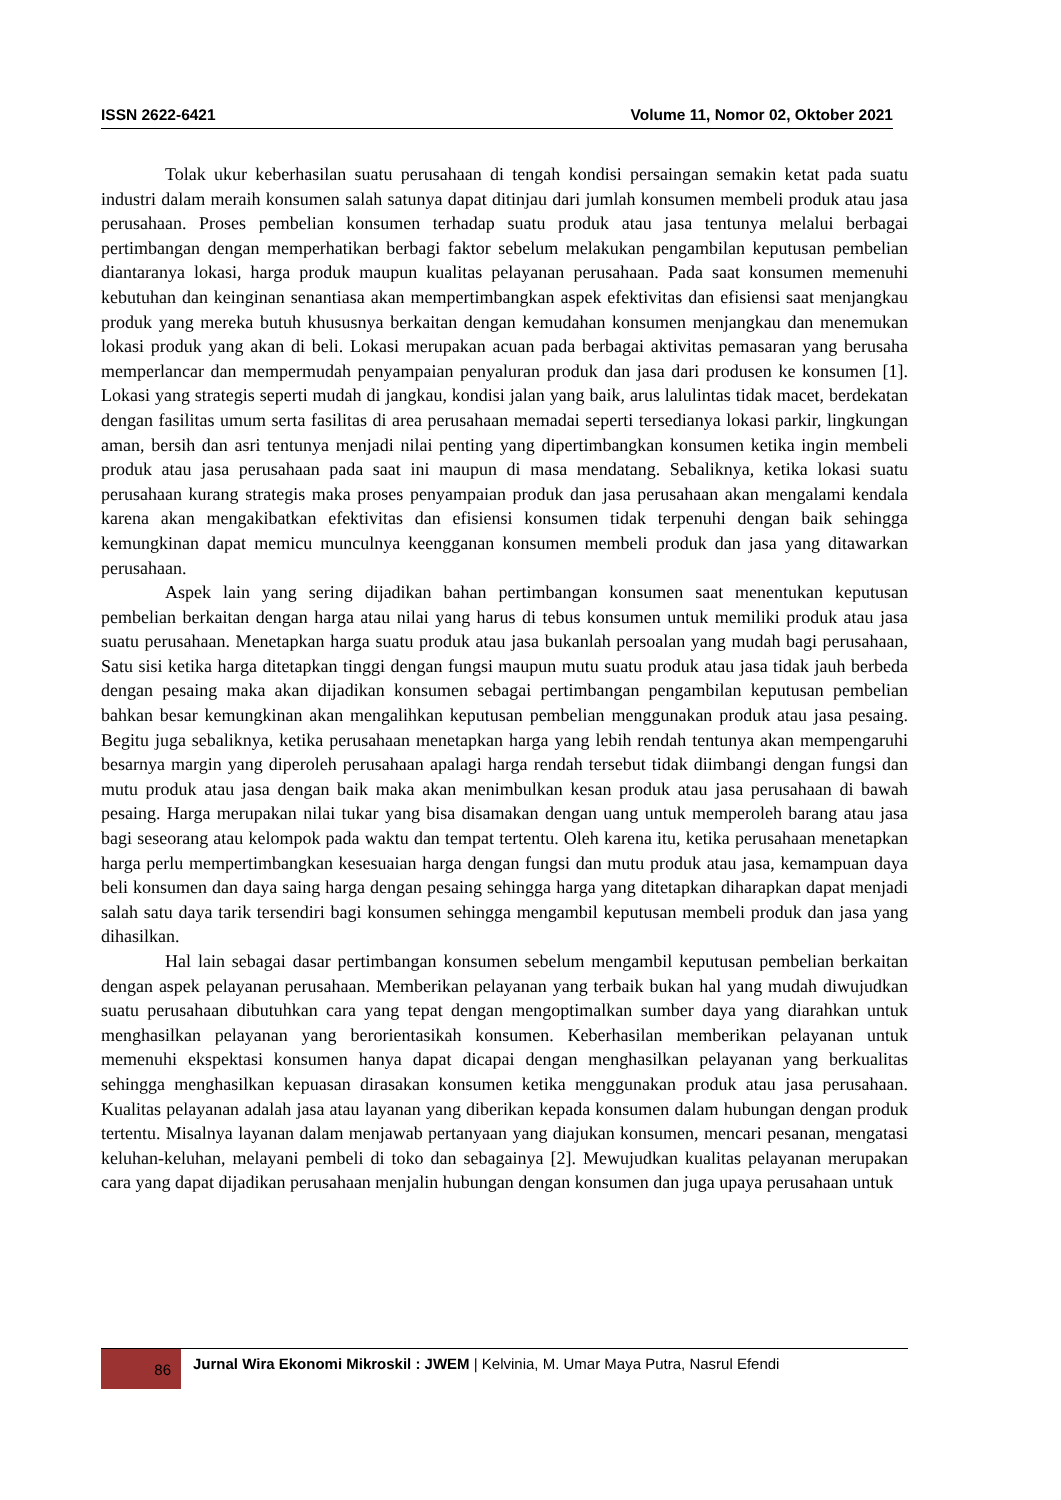ISSN 2622-6421 Volume 11, Nomor 02, Oktober 2021
Tolak ukur keberhasilan suatu perusahaan di tengah kondisi persaingan semakin ketat pada suatu industri dalam meraih konsumen salah satunya dapat ditinjau dari jumlah konsumen membeli produk atau jasa perusahaan. Proses pembelian konsumen terhadap suatu produk atau jasa tentunya melalui berbagai pertimbangan dengan memperhatikan berbagi faktor sebelum melakukan pengambilan keputusan pembelian diantaranya lokasi, harga produk maupun kualitas pelayanan perusahaan. Pada saat konsumen memenuhi kebutuhan dan keinginan senantiasa akan mempertimbangkan aspek efektivitas dan efisiensi saat menjangkau produk yang mereka butuh khususnya berkaitan dengan kemudahan konsumen menjangkau dan menemukan lokasi produk yang akan di beli. Lokasi merupakan acuan pada berbagai aktivitas pemasaran yang berusaha memperlancar dan mempermudah penyampaian penyaluran produk dan jasa dari produsen ke konsumen [1]. Lokasi yang strategis seperti mudah di jangkau, kondisi jalan yang baik, arus lalulintas tidak macet, berdekatan dengan fasilitas umum serta fasilitas di area perusahaan memadai seperti tersedianya lokasi parkir, lingkungan aman, bersih dan asri tentunya menjadi nilai penting yang dipertimbangkan konsumen ketika ingin membeli produk atau jasa perusahaan pada saat ini maupun di masa mendatang. Sebaliknya, ketika lokasi suatu perusahaan kurang strategis maka proses penyampaian produk dan jasa perusahaan akan mengalami kendala karena akan mengakibatkan efektivitas dan efisiensi konsumen tidak terpenuhi dengan baik sehingga kemungkinan dapat memicu munculnya keengganan konsumen membeli produk dan jasa yang ditawarkan perusahaan.
Aspek lain yang sering dijadikan bahan pertimbangan konsumen saat menentukan keputusan pembelian berkaitan dengan harga atau nilai yang harus di tebus konsumen untuk memiliki produk atau jasa suatu perusahaan. Menetapkan harga suatu produk atau jasa bukanlah persoalan yang mudah bagi perusahaan, Satu sisi ketika harga ditetapkan tinggi dengan fungsi maupun mutu suatu produk atau jasa tidak jauh berbeda dengan pesaing maka akan dijadikan konsumen sebagai pertimbangan pengambilan keputusan pembelian bahkan besar kemungkinan akan mengalihkan keputusan pembelian menggunakan produk atau jasa pesaing. Begitu juga sebaliknya, ketika perusahaan menetapkan harga yang lebih rendah tentunya akan mempengaruhi besarnya margin yang diperoleh perusahaan apalagi harga rendah tersebut tidak diimbangi dengan fungsi dan mutu produk atau jasa dengan baik maka akan menimbulkan kesan produk atau jasa perusahaan di bawah pesaing. Harga merupakan nilai tukar yang bisa disamakan dengan uang untuk memperoleh barang atau jasa bagi seseorang atau kelompok pada waktu dan tempat tertentu. Oleh karena itu, ketika perusahaan menetapkan harga perlu mempertimbangkan kesesuaian harga dengan fungsi dan mutu produk atau jasa, kemampuan daya beli konsumen dan daya saing harga dengan pesaing sehingga harga yang ditetapkan diharapkan dapat menjadi salah satu daya tarik tersendiri bagi konsumen sehingga mengambil keputusan membeli produk dan jasa yang dihasilkan.
Hal lain sebagai dasar pertimbangan konsumen sebelum mengambil keputusan pembelian berkaitan dengan aspek pelayanan perusahaan. Memberikan pelayanan yang terbaik bukan hal yang mudah diwujudkan suatu perusahaan dibutuhkan cara yang tepat dengan mengoptimalkan sumber daya yang diarahkan untuk menghasilkan pelayanan yang berorientasikah konsumen. Keberhasilan memberikan pelayanan untuk memenuhi ekspektasi konsumen hanya dapat dicapai dengan menghasilkan pelayanan yang berkualitas sehingga menghasilkan kepuasan dirasakan konsumen ketika menggunakan produk atau jasa perusahaan. Kualitas pelayanan adalah jasa atau layanan yang diberikan kepada konsumen dalam hubungan dengan produk tertentu. Misalnya layanan dalam menjawab pertanyaan yang diajukan konsumen, mencari pesanan, mengatasi keluhan-keluhan, melayani pembeli di toko dan sebagainya [2]. Mewujudkan kualitas pelayanan merupakan cara yang dapat dijadikan perusahaan menjalin hubungan dengan konsumen dan juga upaya perusahaan untuk
86
Jurnal Wira Ekonomi Mikroskil : JWEM | Kelvinia, M. Umar Maya Putra, Nasrul Efendi